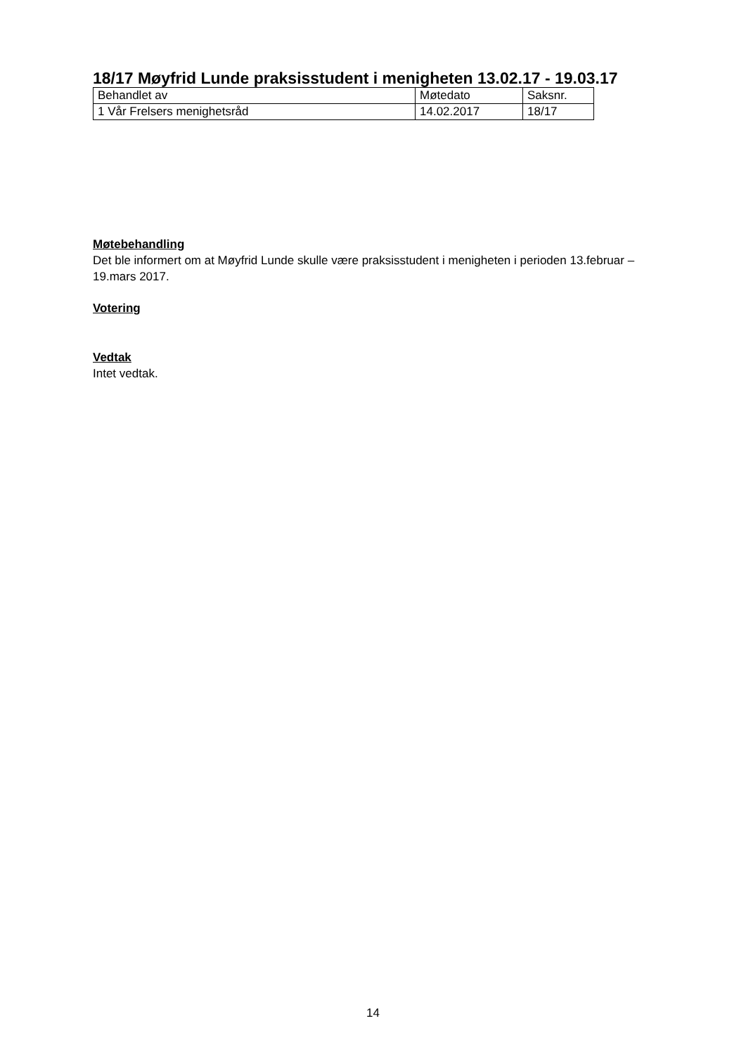18/17 Møyfrid Lunde praksisstudent i menigheten 13.02.17 - 19.03.17
| Behandlet av | Møtedato | Saksnr. |
| --- | --- | --- |
| 1 Vår Frelsers menighetsråd | 14.02.2017 | 18/17 |
Møtebehandling
Det ble informert om at Møyfrid Lunde skulle være praksisstudent i menigheten i perioden 13.februar – 19.mars 2017.
Votering
Vedtak
Intet vedtak.
14